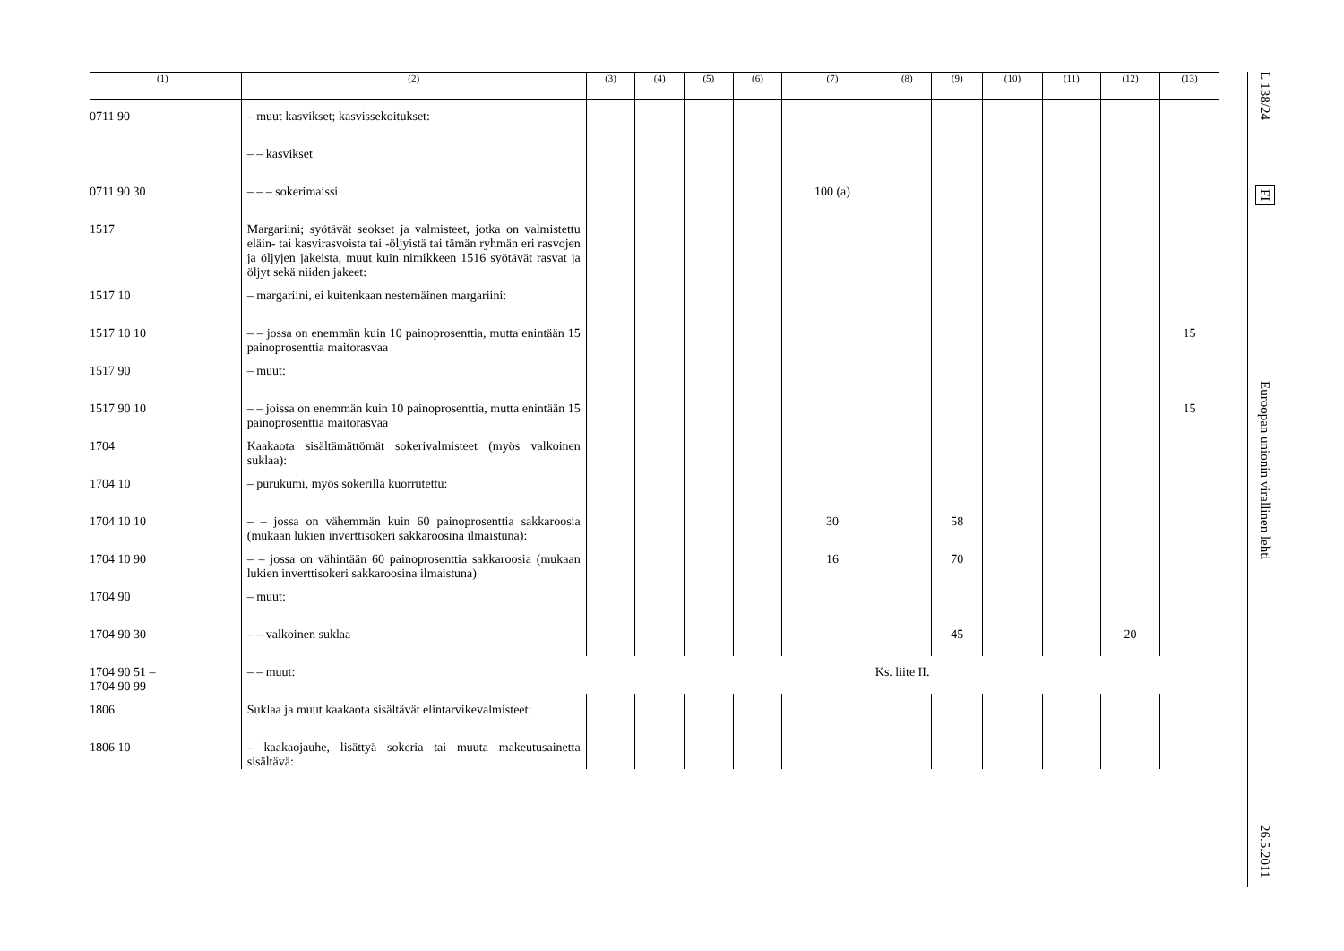| (1) | (2) | (3) | (4) | (5) | (6) | (7) | (8) | (9) | (10) | (11) | (12) | (13) |
| --- | --- | --- | --- | --- | --- | --- | --- | --- | --- | --- | --- | --- |
| 0711 90 | – muut kasvikset; kasvissekoitukset: | | | | | | | | | | | |
| | – – kasvikset | | | | | | | | | | | |
| 0711 90 30 | – – – sokerimaissi | | | | | 100 (a) | | | | | | |
| 1517 | Margariini; syötävät seokset ja valmisteet, jotka on valmistettu eläin- tai kasvirasvoista tai -öljyistä tai tämän ryhmän eri rasvojen ja öljyjen jakeista, muut kuin nimikkeen 1516 syötävät rasvat ja öljyt sekä niiden jakeet: | | | | | | | | | | | |
| 1517 10 | – margariini, ei kuitenkaan nestemäinen margariini: | | | | | | | | | | | |
| 1517 10 10 | – – jossa on enemmän kuin 10 painoprosenttia, mutta enintään 15 painoprosenttia maitorasvaa | | | | | | | | | | | 15 |
| 1517 90 | – muut: | | | | | | | | | | | |
| 1517 90 10 | – – joissa on enemmän kuin 10 painoprosenttia, mutta enintään 15 painoprosenttia maitorasvaa | | | | | | | | | | | 15 |
| 1704 | Kaakaota sisältämättömät sokerivalmisteet (myös valkoinen suklaa): | | | | | | | | | | | |
| 1704 10 | – purukumi, myös sokerilla kuorrutettu: | | | | | | | | | | | |
| 1704 10 10 | – – jossa on vähemmän kuin 60 painoprosenttia sakkaroosia (mukaan lukien inverttisokeri sakkaroosina ilmaistuna): | | | | | 30 | | 58 | | | | |
| 1704 10 90 | – – jossa on vähintään 60 painoprosenttia sakkaroosia (mukaan lukien inverttisokeri sakkaroosina ilmaistuna) | | | | | 16 | | 70 | | | | |
| 1704 90 | – muut: | | | | | | | | | | | |
| 1704 90 30 | – – valkoinen suklaa | | | | | | | 45 | | | 20 | |
| 1704 90 51 – 1704 90 99 | – – muut: | Ks. liite II. | | | | | | | | | | |
| 1806 | Suklaa ja muut kaakaota sisältävät elintarvikevalmisteet: | | | | | | | | | | | |
| 1806 10 | – kaakaojauhe, lisättyä sokeria tai muuta makeutusainetta sisältävä: | | | | | | | | | | | |
L 138/24
FI
Euroopan unionin virallinen lehti
26.5.2011